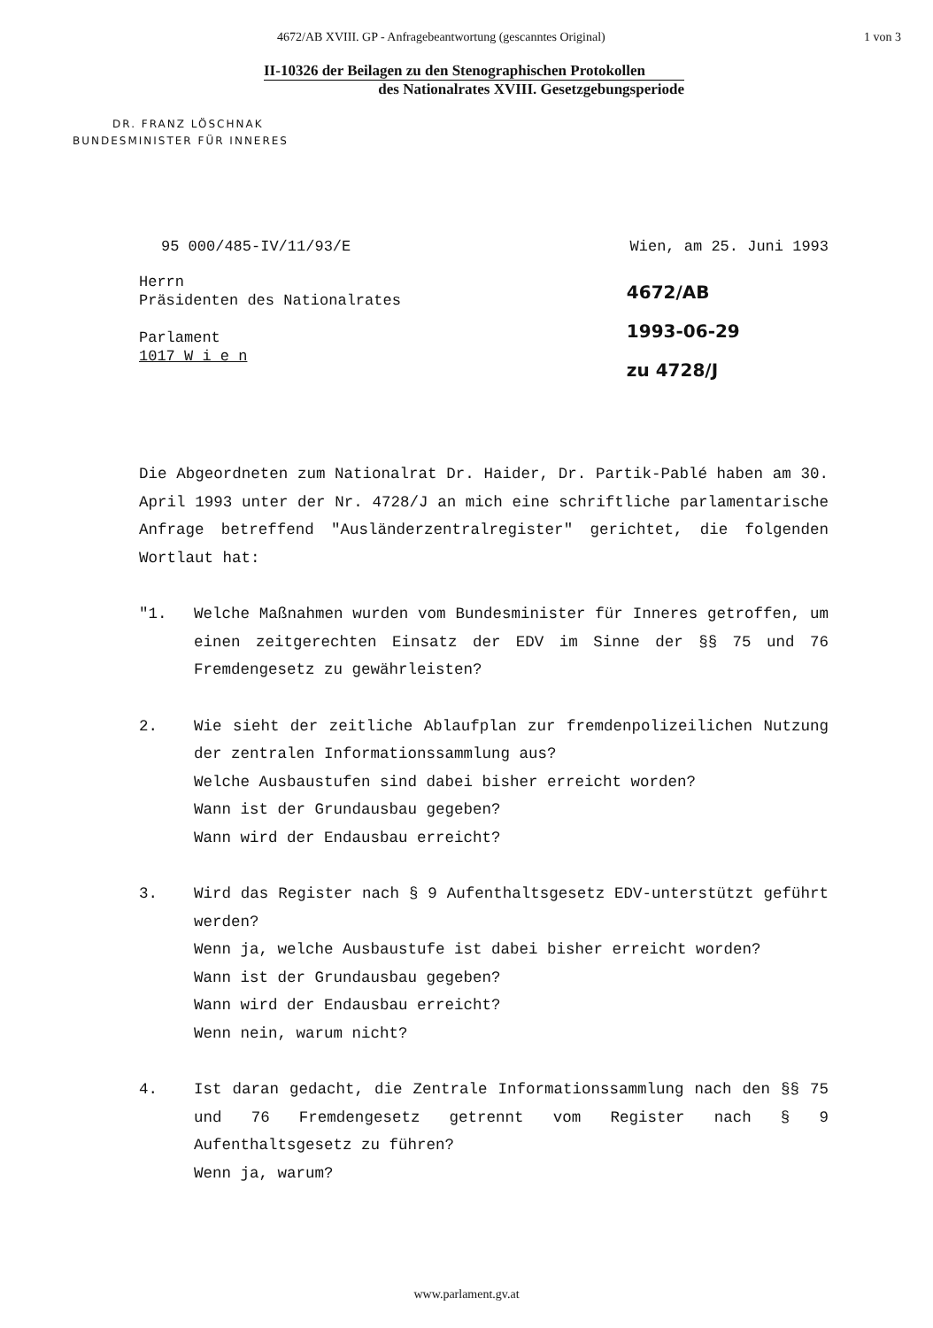4672/AB XVIII. GP - Anfragebeantwortung (gescanntes Original) 1 von 3
II-10326 der Beilagen zu den Stenographischen Protokollen
des Nationalrates XVIII. Gesetzgebungsperiode
DR. FRANZ LÖSCHNAK
BUNDESMINISTER FÜR INNERES
95 000/485-IV/11/93/E Wien, am 25. Juni 1993
Herrn
Präsidenten des Nationalrates
Parlament
1017 W i e n
4672/AB
1993-06-29
zu 4728/J
Die Abgeordneten zum Nationalrat Dr. Haider, Dr. Partik-Pablé haben am 30. April 1993 unter der Nr. 4728/J an mich eine schriftliche parlamentarische Anfrage betreffend "Ausländerzentralregister" gerichtet, die folgenden Wortlaut hat:
"1. Welche Maßnahmen wurden vom Bundesminister für Inneres getroffen, um einen zeitgerechten Einsatz der EDV im Sinne der §§ 75 und 76 Fremdengesetz zu gewährleisten?
2. Wie sieht der zeitliche Ablaufplan zur fremdenpolizeilichen Nutzung der zentralen Informationssammlung aus?
Welche Ausbaustufen sind dabei bisher erreicht worden?
Wann ist der Grundausbau gegeben?
Wann wird der Endausbau erreicht?
3. Wird das Register nach § 9 Aufenthaltsgesetz EDV-unterstützt geführt werden?
Wenn ja, welche Ausbaustufe ist dabei bisher erreicht worden?
Wann ist der Grundausbau gegeben?
Wann wird der Endausbau erreicht?
Wenn nein, warum nicht?
4. Ist daran gedacht, die Zentrale Informationssammlung nach den §§ 75 und 76 Fremdengesetz getrennt vom Register nach § 9 Aufenthaltsgesetz zu führen?
Wenn ja, warum?
www.parlament.gv.at